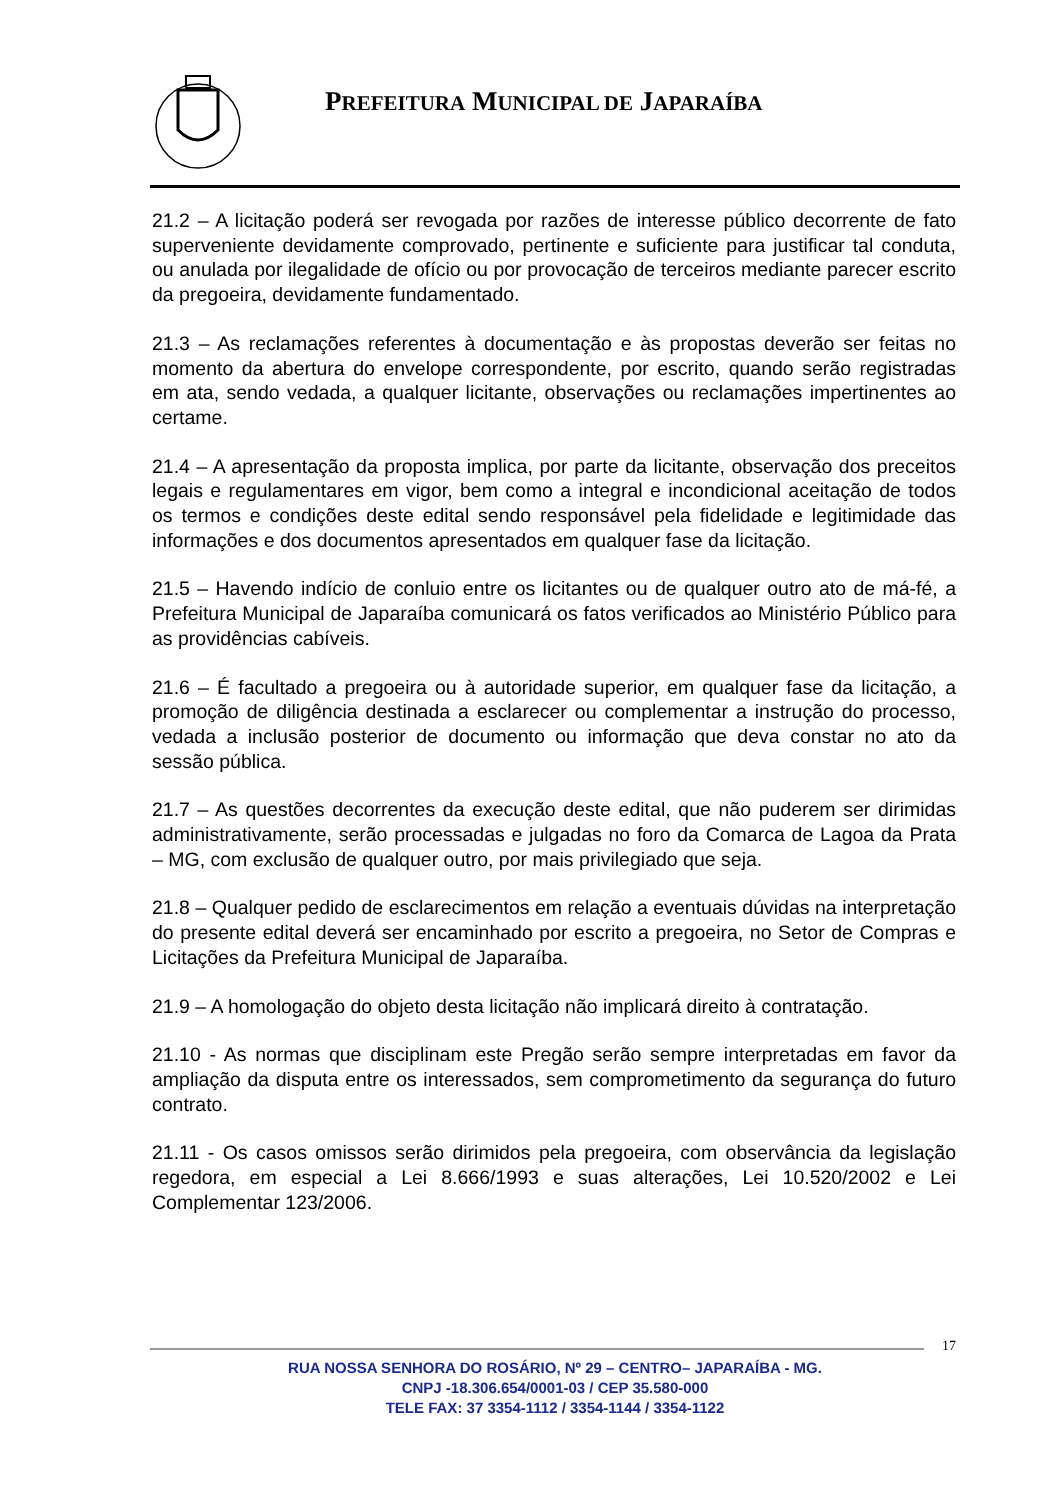PREFEITURA MUNICIPAL DE JAPARAÍBA
21.2 – A licitação poderá ser revogada por razões de interesse público decorrente de fato superveniente devidamente comprovado, pertinente e suficiente para justificar tal conduta, ou anulada por ilegalidade de ofício ou por provocação de terceiros mediante parecer escrito da pregoeira, devidamente fundamentado.
21.3 – As reclamações referentes à documentação e às propostas deverão ser feitas no momento da abertura do envelope correspondente, por escrito, quando serão registradas em ata, sendo vedada, a qualquer licitante, observações ou reclamações impertinentes ao certame.
21.4 – A apresentação da proposta implica, por parte da licitante, observação dos preceitos legais e regulamentares em vigor, bem como a integral e incondicional aceitação de todos os termos e condições deste edital sendo responsável pela fidelidade e legitimidade das informações e dos documentos apresentados em qualquer fase da licitação.
21.5 – Havendo indício de conluio entre os licitantes ou de qualquer outro ato de má-fé, a Prefeitura Municipal de Japaraíba comunicará os fatos verificados ao Ministério Público para as providências cabíveis.
21.6 – É facultado a pregoeira ou à autoridade superior, em qualquer fase da licitação, a promoção de diligência destinada a esclarecer ou complementar a instrução do processo, vedada a inclusão posterior de documento ou informação que deva constar no ato da sessão pública.
21.7 – As questões decorrentes da execução deste edital, que não puderem ser dirimidas administrativamente, serão processadas e julgadas no foro da Comarca de Lagoa da Prata – MG, com exclusão de qualquer outro, por mais privilegiado que seja.
21.8 – Qualquer pedido de esclarecimentos em relação a eventuais dúvidas na interpretação do presente edital deverá ser encaminhado por escrito a pregoeira, no Setor de Compras e Licitações da Prefeitura Municipal de Japaraíba.
21.9 – A homologação do objeto desta licitação não implicará direito à contratação.
21.10 - As normas que disciplinam este Pregão serão sempre interpretadas em favor da ampliação da disputa entre os interessados, sem comprometimento da segurança do futuro contrato.
21.11 - Os casos omissos serão dirimidos pela pregoeira, com observância da legislação regedora, em especial a Lei 8.666/1993 e suas alterações, Lei 10.520/2002 e Lei Complementar 123/2006.
17
RUA NOSSA SENHORA DO ROSÁRIO, Nº 29 – CENTRO– JAPARAÍBA - MG.
CNPJ -18.306.654/0001-03 / CEP 35.580-000
TELE FAX: 37 3354-1112 / 3354-1144 / 3354-1122